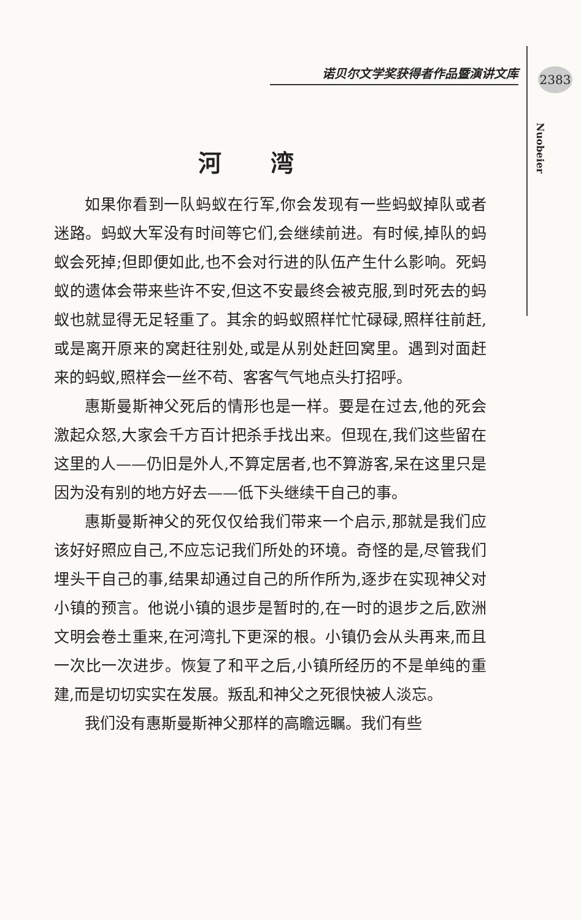诺贝尔文学奖获得者作品暨演讲文库 2383
Nuobeier
河湾
如果你看到一队蚂蚁在行军,你会发现有一些蚂蚁掉队或者迷路。蚂蚁大军没有时间等它们,会继续前进。有时候,掉队的蚂蚁会死掉;但即便如此,也不会对行进的队伍产生什么影响。死蚂蚁的遗体会带来些许不安,但这不安最终会被克服,到时死去的蚂蚁也就显得无足轻重了。其余的蚂蚁照样忙忙碌碌,照样往前赶,或是离开原来的窝赶往别处,或是从别处赶回窝里。遇到对面赶来的蚂蚁,照样会一丝不苟、客客气气地点头打招呼。
惠斯曼斯神父死后的情形也是一样。要是在过去,他的死会激起众怒,大家会千方百计把杀手找出来。但现在,我们这些留在这里的人——仍旧是外人,不算定居者,也不算游客,呆在这里只是因为没有别的地方好去——低下头继续干自己的事。
惠斯曼斯神父的死仅仅给我们带来一个启示,那就是我们应该好好照应自己,不应忘记我们所处的环境。奇怪的是,尽管我们埋头干自己的事,结果却通过自己的所作所为,逐步在实现神父对小镇的预言。他说小镇的退步是暂时的,在一时的退步之后,欧洲文明会卷土重来,在河湾扎下更深的根。小镇仍会从头再来,而且一次比一次进步。恢复了和平之后,小镇所经历的不是单纯的重建,而是切切实实在发展。叛乱和神父之死很快被人淡忘。
我们没有惠斯曼斯神父那样的高瞻远瞩。我们有些